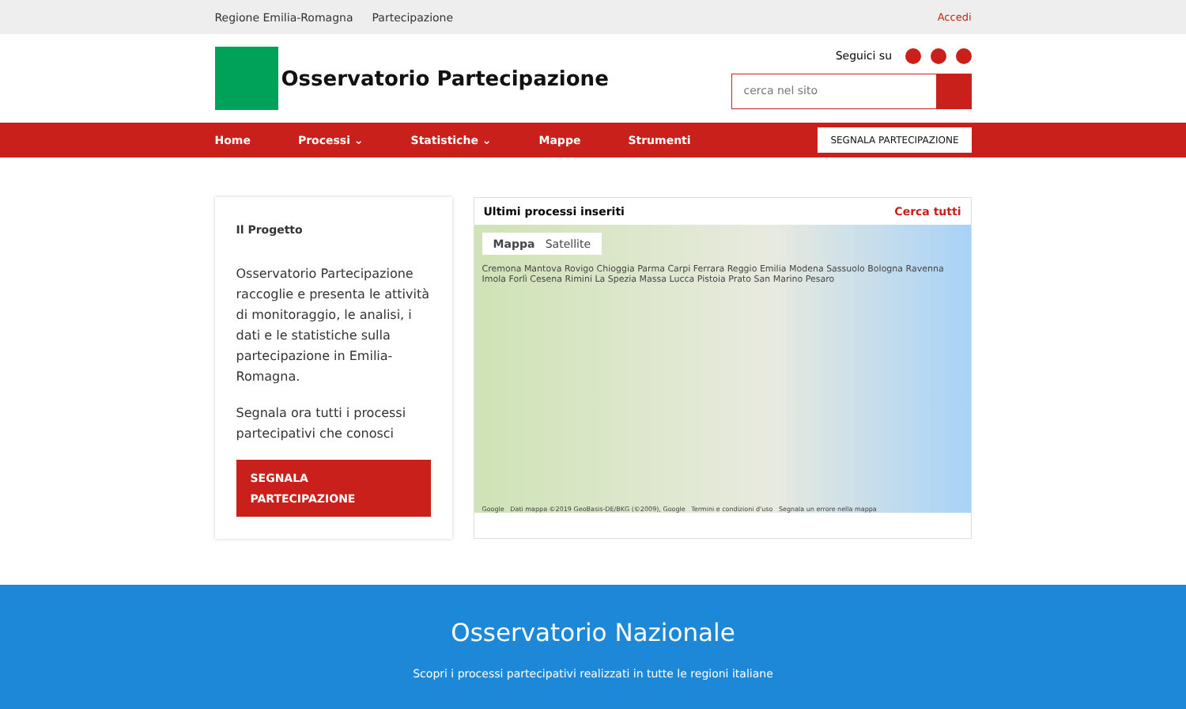Regione Emilia-Romagna Partecipazione Accedi
Osservatorio Partecipazione
Seguici su
cerca nel sito
Home Processi ⌄ Statistiche ⌄ Mappe Strumenti SEGNALA PARTECIPAZIONE
Il Progetto
Osservatorio Partecipazione raccoglie e presenta le attività di monitoraggio, le analisi, i dati e le statistiche sulla partecipazione in Emilia-Romagna.
Segnala ora tutti i processi partecipativi che conosci
SEGNALA PARTECIPAZIONE
Ultimi processi inseriti Cerca tutti
Mappa Satellite
Cremona Mantova Rovigo Chioggia Parma Carpi Ferrara Reggio Emilia Modena Sassuolo Bologna Ravenna Imola Forlì Cesena Rimini La Spezia Massa Lucca Pistoia Prato San Marino Pesaro
Google Dati mappa ©2019 GeoBasis-DE/BKG (©2009), Google Termini e condizioni d'uso Segnala un errore nella mappa
Osservatorio Nazionale
Scopri i processi partecipativi realizzati in tutte le regioni italiane